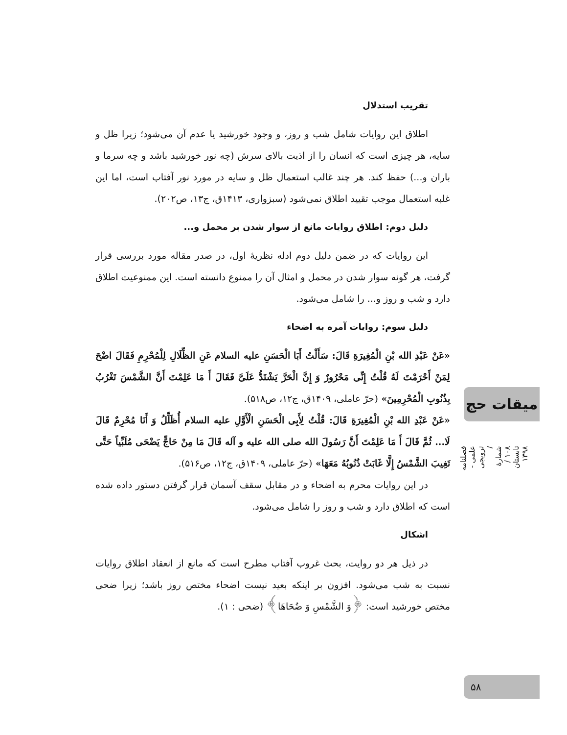تقریب استدلال
اطلاق این روایات شامل شب و روز، و وجود خورشید یا عدم آن می‌شود؛ زیرا ظل و سایه، هر چیزی است که انسان را از اذیت بالای سرش (چه نور خورشید باشد و چه سرما و باران و...) حفظ کند. هر چند غالب استعمال ظل و سایه در مورد نور آفتاب است، اما این غلبه استعمال موجب تقیید اطلاق نمی‌شود (سبزواری، ۱۴۱۳ق، ج۱۳، ص۲۰۲).
دلیل دوم: اطلاق روایات مانع از سوار شدن بر محمل و...
این روایات که در ضمن دلیل دوم ادله نظریهٔ اول، در صدر مقاله مورد بررسی قرار گرفت، هر گونه سوار شدن در محمل و امثال آن را ممنوع دانسته است. این ممنوعیت اطلاق دارد و شب و روز و... را شامل می‌شود.
دلیل سوم: روایات آمره به اضحاء
«عَنْ عَبْدِ الله بْنِ الْمُغِیرَةِ قَالَ: سَأَلْتُ أَبَا الْحَسَنِ علیه السلام عَنِ الظِّلَالِ لِلْمُحْرِمِ فَقَالَ اضْحَ لِمَنْ أَحْرَمْتَ لَهُ قُلْتُ إِنِّی مَحْرُورٌ وَ إِنَّ الْحَرَّ یَشْتَدُّ عَلَیَّ فَقَالَ أَ مَا عَلِمْتَ أَنَّ الشَّمْسَ تَغْرُبُ بِذُنُوبِ الْمُحْرِمِینَ» (حرّ عاملی، ۱۴۰۹ق، ج۱۲، ص۵۱۸).
«عَنْ عَبْدِ الله بْنِ الْمُغِیرَةِ قَالَ: قُلْتُ لِأَبِی الْحَسَنِ الْأَوَّلِ علیه السلام أُظَلِّلُ وَ أَنَا مُحْرِمٌ قَالَ لَا... ثُمَّ قَالَ أَ مَا عَلِمْتَ أَنَّ رَسُولَ الله صلی الله علیه و آله قَالَ مَا مِنْ حَاجٍّ یَضْحَی مُلَبِّیاً حَتَّی تَغِیبَ الشَّمْسُ إِلَّا غَابَتْ ذُنُوبُهُ مَعَهَا» (حرّ عاملی، ۱۴۰۹ق، ج۱۲، ص۵۱۶).
در این روایات محرم به اضحاء و در مقابل سقف آسمان قرار گرفتن دستور داده شده است که اطلاق دارد و شب و روز را شامل می‌شود.
اشکال
در ذیل هر دو روایت، بحث غروب آفتاب مطرح است که مانع از انعقاد اطلاق روایات نسبت به شب می‌شود. افزون بر اینکه بعید نیست اضحاء مختص روز باشد؛ زیرا ضحی مختص خورشید است: ﴿وَ الشَّمْسِ وَ ضُحَاهَا﴾ (ضحی : ۱).
میقات حج
فصلنامه علمی - ترویجی / شمارهٔ ۱۰۸ / تابستان ۱۳۹۸
۵۸